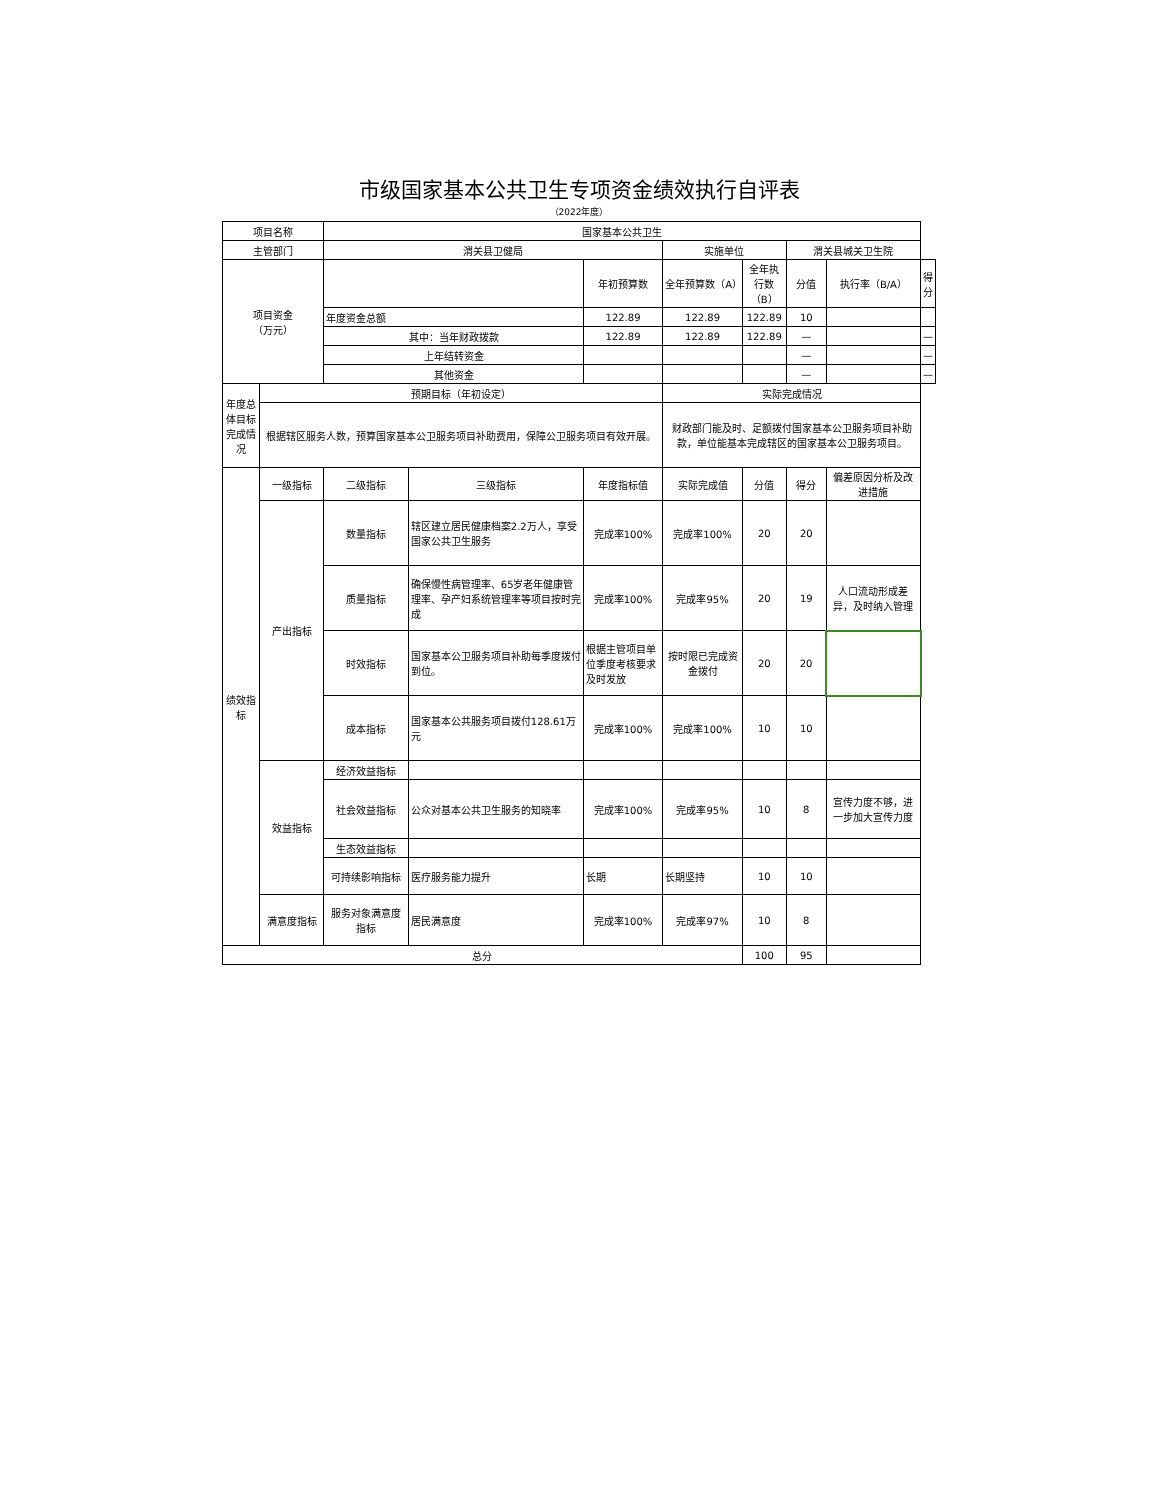市级国家基本公共卫生专项资金绩效执行自评表
（2022年度）
| 项目名称 | | 国家基本公共卫生 | | | | | | | |
| 主管部门 | | 渭关县卫健局 | | | 实施单位 | | 渭关县城关卫生院 | | |
| 项目资金 （万元） | | | | 年初预算数 | 全年预算数（A） | 全年执行数（B） | 分值 | 执行率（B/A） | 得分 |
| | | 年度资金总额 | | 122.89 | 122.89 | 122.89 | 10 | | |
| | | 其中：当年财政拨款 | | 122.89 | 122.89 | 122.89 | — | | — |
| | | 上年结转资金 | | | | | — | | — |
| | | 其他资金 | | | | | — | | — |
| 年度总体目标完成情况 | 预期目标（年初设定） | | | | 实际完成情况 | | | | |
| | 根据辖区服务人数，预算国家基本公卫服务项目补助费用，保障公卫服务项目有效开展。 | | | | 财政部门能及时、足额拨付国家基本公卫服务项目补助款，单位能基本完成辖区的国家基本公卫服务项目。 | | | | |
| 绩效指标 | 一级指标 | 二级指标 | 三级指标 | 年度指标值 | 实际完成值 | 分值 | 得分 | 偏差原因分析及改进措施 | |
| | 产出指标 | 数量指标 | 辖区建立居民健康档案2.2万人，享受国家公共卫生服务 | 完成率100% | 完成率100% | 20 | 20 | | |
| | | 质量指标 | 确保慢性病管理率、65岁老年健康管理率、孕产妇系统管理率等项目按时完成 | 完成率100% | 完成率95% | 20 | 19 | 人口流动形成差异，及时纳入管理 | |
| | | 时效指标 | 国家基本公卫服务项目补助每季度拨付到位。 | 根据主管项目单位季度考核要求及时发放 | 按时限已完成资金拨付 | 20 | 20 | | |
| | | 成本指标 | 国家基本公共服务项目拨付128.61万元 | 完成率100% | 完成率100% | 10 | 10 | | |
| | 效益指标 | 经济效益指标 | | | | | | | |
| | | 社会效益指标 | 公众对基本公共卫生服务的知晓率 | 完成率100% | 完成率95% | 10 | 8 | 宣传力度不够，进一步加大宣传力度 | |
| | | 生态效益指标 | | | | | | | |
| | | 可持续影响指标 | 医疗服务能力提升 | 长期 | 长期坚持 | 10 | 10 | | |
| | 满意度指标 | 服务对象满意度指标 | 居民满意度 | 完成率100% | 完成率97% | 10 | 8 | | |
| 总分 | | | | | | 100 | 95 | | |